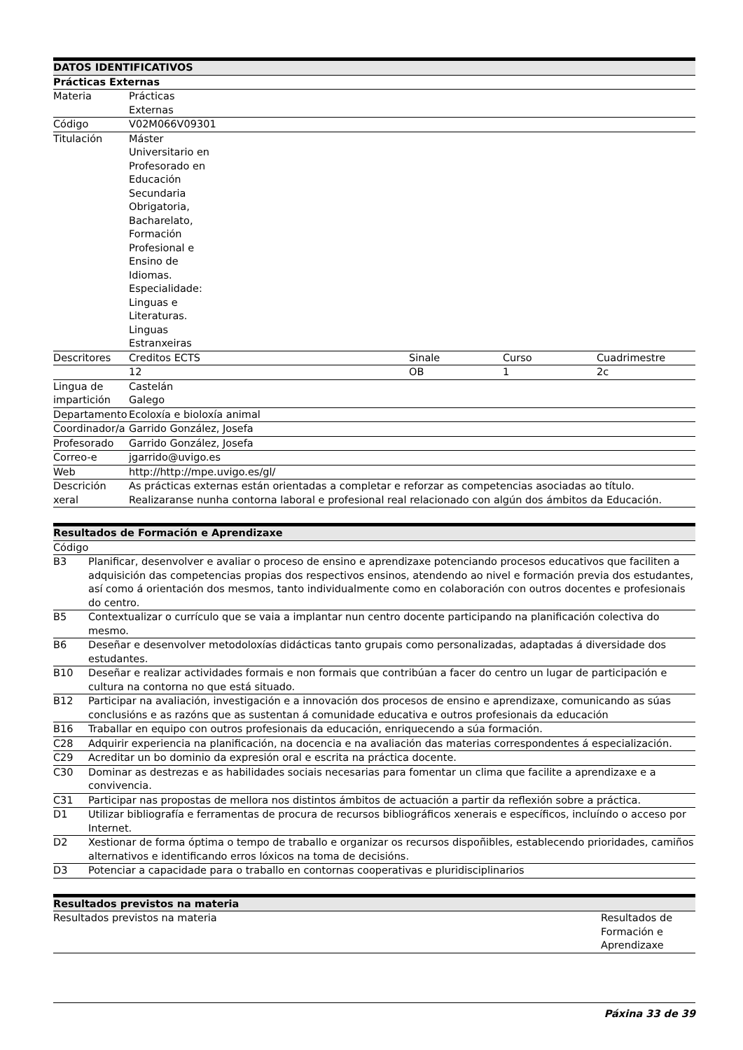| DATOS IDENTIFICATIVOS | | | | |
| --- | --- | --- | --- | --- |
| Prácticas Externas | | | | |
| Materia | Prácticas Externas | | | |
| Código | V02M066V09301 | | | |
| Titulación | Máster Universitario en Profesorado en Educación Secundaria Obrigatoria, Bacharelato, Formación Profesional e Ensino de Idiomas. Especialidade: Linguas e Literaturas. Linguas Estranxeiras | | | |
| Descritores | Creditos ECTS | Sinale | Curso | Cuadrimestre |
| | 12 | OB | 1 | 2c |
| Lingua de impartición | Castelán Galego | | | |
| Departamento | Ecoloxía e bioloxía animal | | | |
| Coordinador/a | Garrido González, Josefa | | | |
| Profesorado | Garrido González, Josefa | | | |
| Correo-e | jgarrido@uvigo.es | | | |
| Web | http://http://mpe.uvigo.es/gl/ | | | |
| Descrición xeral | As prácticas externas están orientadas a completar e reforzar as competencias asociadas ao título. Realizaranse nunha contorna laboral e profesional real relacionado con algún dos ámbitos da Educación. | | | |
| Resultados de Formación e Aprendizaxe | |
| --- | --- |
| Código | |
| B3 | Planificar, desenvolver e avaliar o proceso de ensino e aprendizaxe potenciando procesos educativos que faciliten a adquisición das competencias propias dos respectivos ensinos, atendendo ao nivel e formación previa dos estudantes, así como á orientación dos mesmos, tanto individualmente como en colaboración con outros docentes e profesionais do centro. |
| B5 | Contextualizar o currículo que se vaia a implantar nun centro docente participando na planificación colectiva do mesmo. |
| B6 | Deseñar e desenvolver metodoloxías didácticas tanto grupais como personalizadas, adaptadas á diversidade dos estudantes. |
| B10 | Deseñar e realizar actividades formais e non formais que contribúan a facer do centro un lugar de participación e cultura na contorna no que está situado. |
| B12 | Participar na avaliación, investigación e a innovación dos procesos de ensino e aprendizaxe, comunicando as súas conclusións e as razóns que as sustentan á comunidade educativa e outros profesionais da educación |
| B16 | Traballar en equipo con outros profesionais da educación, enriquecendo a súa formación. |
| C28 | Adquirir experiencia na planificación, na docencia e na avaliación das materias correspondentes á especialización. |
| C29 | Acreditar un bo dominio da expresión oral e escrita na práctica docente. |
| C30 | Dominar as destrezas e as habilidades sociais necesarias para fomentar un clima que facilite a aprendizaxe e a convivencia. |
| C31 | Participar nas propostas de mellora nos distintos ámbitos de actuación a partir da reflexión sobre a práctica. |
| D1 | Utilizar bibliografía e ferramentas de procura de recursos bibliográficos xenerais e específicos, incluíndo o acceso por Internet. |
| D2 | Xestionar de forma óptima o tempo de traballo e organizar os recursos dispoñibles, establecendo prioridades, camiños alternativos e identificando erros lóxicos na toma de decisións. |
| D3 | Potenciar a capacidade para o traballo en contornas cooperativas e pluridisciplinarios |
| Resultados previstos na materia | |
| --- | --- |
| Resultados previstos na materia | Resultados de Formación e Aprendizaxe |
Páxina 33 de 39